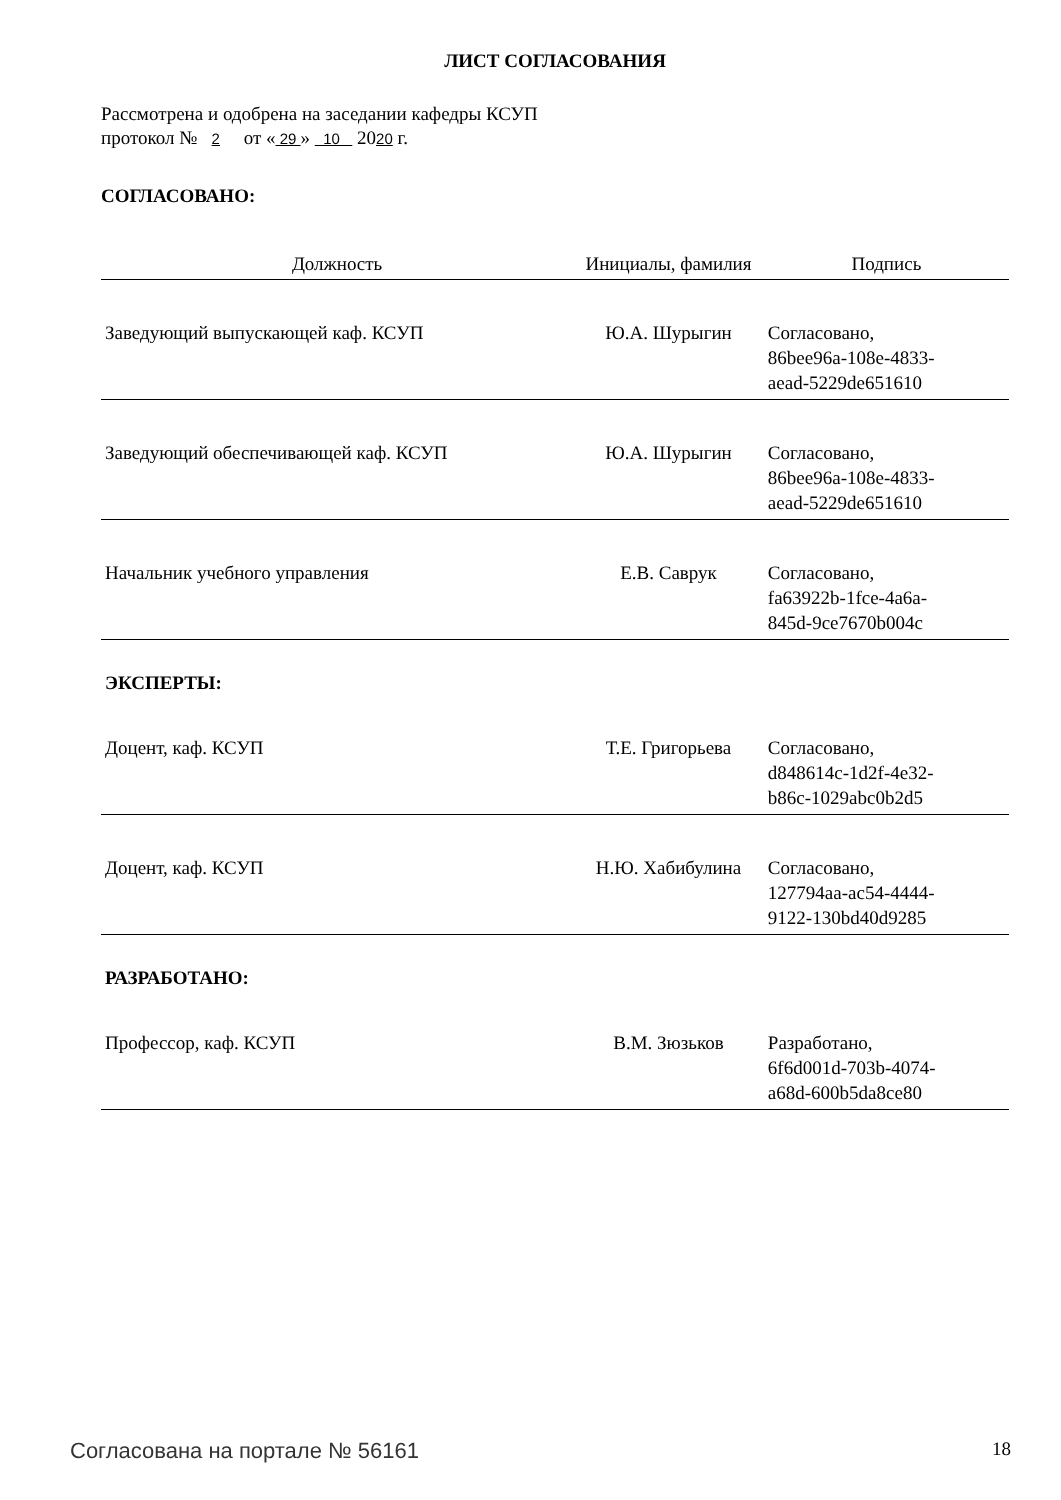ЛИСТ СОГЛАСОВАНИЯ
Рассмотрена и одобрена на заседании кафедры КСУП
протокол № 2 от « 29 » 10 2020 г.
СОГЛАСОВАНО:
| Должность | Инициалы, фамилия | Подпись |
| --- | --- | --- |
| Заведующий выпускающей каф. КСУП | Ю.А. Шурыгин | Согласовано, 86bee96a-108e-4833- aead-5229de651610 |
| Заведующий обеспечивающей каф. КСУП | Ю.А. Шурыгин | Согласовано, 86bee96a-108e-4833- aead-5229de651610 |
| Начальник учебного управления | Е.В. Саврук | Согласовано, fa63922b-1fce-4a6a- 845d-9ce7670b004c |
| ЭКСПЕРТЫ: | | |
| Доцент, каф. КСУП | Т.Е. Григорьева | Согласовано, d848614c-1d2f-4e32- b86c-1029abc0b2d5 |
| Доцент, каф. КСУП | Н.Ю. Хабибулина | Согласовано, 127794aa-ac54-4444- 9122-130bd40d9285 |
| РАЗРАБОТАНО: | | |
| Профессор, каф. КСУП | В.М. Зюзьков | Разработано, 6f6d001d-703b-4074- a68d-600b5da8ce80 |
Согласована на портале № 56161 18